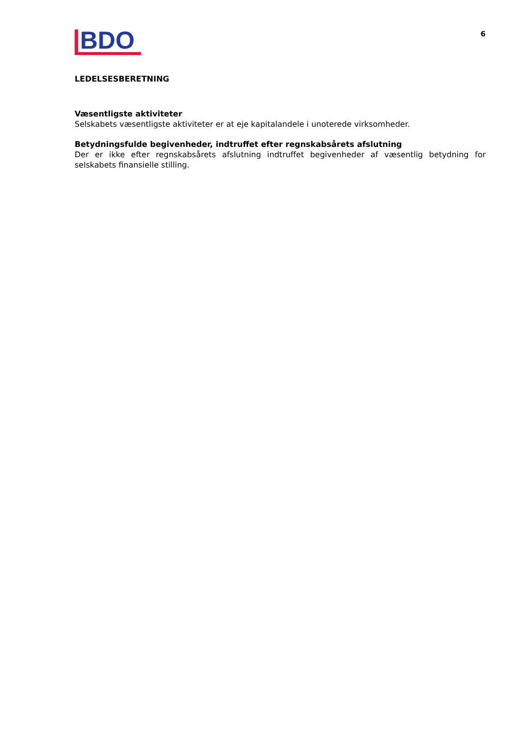BDO
6
LEDELSESBERETNING
Væsentligste aktiviteter
Selskabets væsentligste aktiviteter er at eje kapitalandele i unoterede virksomheder.
Betydningsfulde begivenheder, indtruffet efter regnskabsårets afslutning
Der er ikke efter regnskabsårets afslutning indtruffet begivenheder af væsentlig betydning for selskabets finansielle stilling.